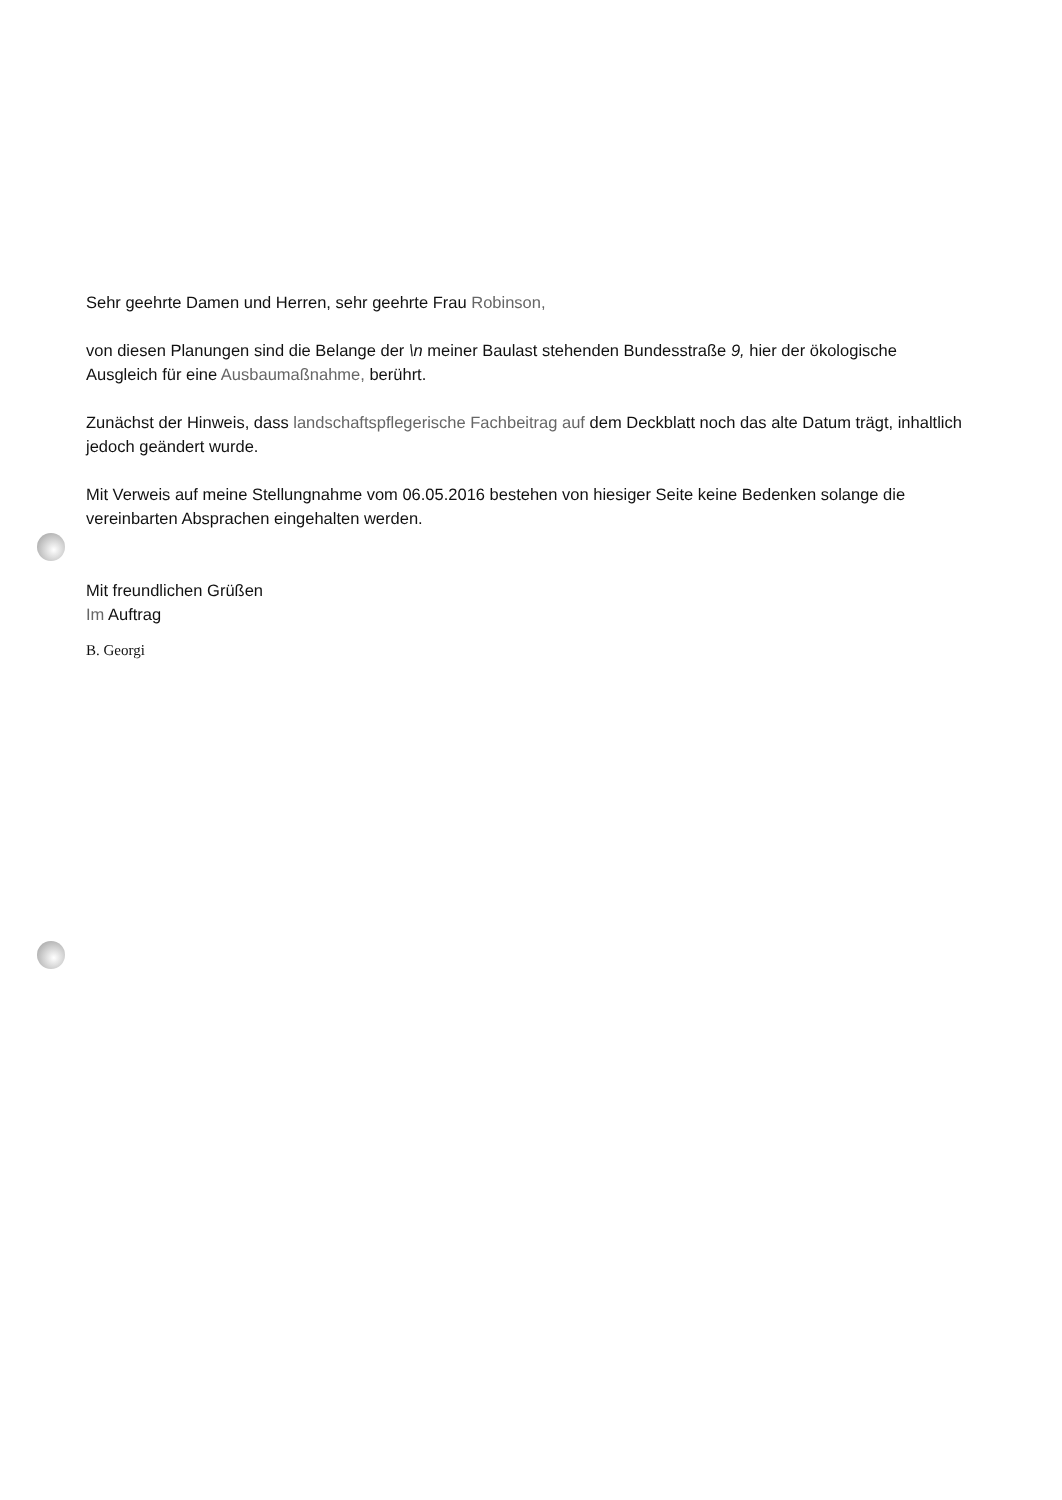Sehr geehrte Damen und Herren, sehr geehrte Frau Robinson,
von diesen Planungen sind die Belange der \n meiner Baulast stehenden Bundesstraße 9, hier der ökologische Ausgleich für eine Ausbaumaßnahme, berührt.
Zunächst der Hinweis, dass landschaftspflegerische Fachbeitrag auf dem Deckblatt noch das alte Datum trägt, inhaltlich jedoch geändert wurde.
Mit Verweis auf meine Stellungnahme vom 06.05.2016 bestehen von hiesiger Seite keine Bedenken solange die vereinbarten Absprachen eingehalten werden.
Mit freundlichen Grüßen
Im Auftrag
B. Georgi